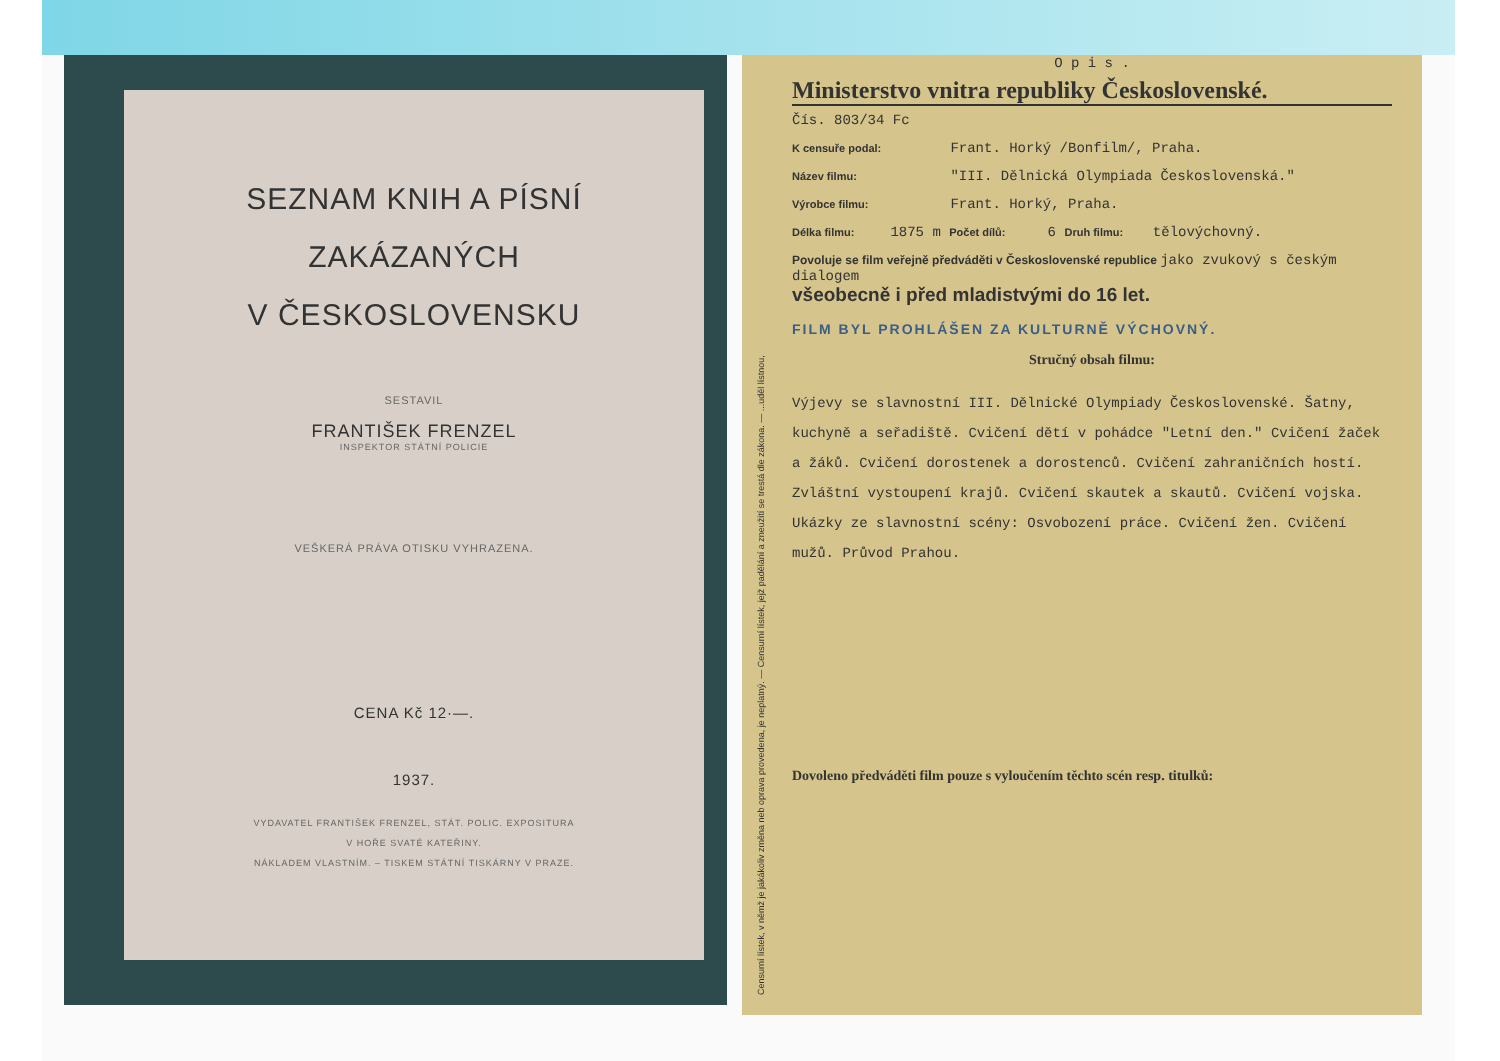SEZNAM KNIH A PÍSNÍ
ZAKÁZANÝCH
V ČESKOSLOVENSKU
SESTAVIL
FRANTIŠEK FRENZEL
INSPEKTOR STÁTNÍ POLICIE
VEŠKERÁ PRÁVA OTISKU VYHRAZENA.
CENA Kč 12·—.
1937.
VYDAVATEL FRANTIŠEK FRENZEL, STÁT. POLIC. EXPOSITURA
V HOŘE SVATÉ KATEŘINY.
NÁKLADEM VLASTNÍM. – TISKEM STÁTNÍ TISKÁRNY V PRAZE.
Censurní lístek, v němž je jakákoliv změna neb oprava provedena, je neplatný. — Censurní lístek, jejž padělání a zneužití se trestá dle zákona. — ...uděl lístnou,
O p i s .
Ministerstvo vnitra republiky Československé.
Čís. 803/34 Fc
K censuře podal: Frant. Horký /Bonfilm/, Praha.
Název filmu: "III. Dělnická Olympiada Československá."
Výrobce filmu: Frant. Horký, Praha.
Délka filmu: 1875 m Počet dílů: 6 Druh filmu: tělovýchovný.
Povoluje se film veřejně předváděti v Československé republice jako zvukový s českým dialogem
všeobecně i před mladistvými do 16 let.
FILM BYL PROHLÁŠEN ZA KULTURNĚ VÝCHOVNÝ.
Stručný obsah filmu:
Výjevy se slavnostní III. Dělnické Olympiady Československé. Šatny, kuchyně a seřadiště. Cvičení dětí v pohádce "Letní den." Cvičení žaček a žáků. Cvičení dorostenek a dorostenců. Cvičení zahraničních hostí. Zvláštní vystoupení krajů. Cvičení skautek a skautů. Cvičení vojska. Ukázky ze slavnostní scény: Osvobození práce. Cvičení žen. Cvičení mužů. Průvod Prahou.
Dovoleno předváděti film pouze s vyloučením těchto scén resp. titulků: